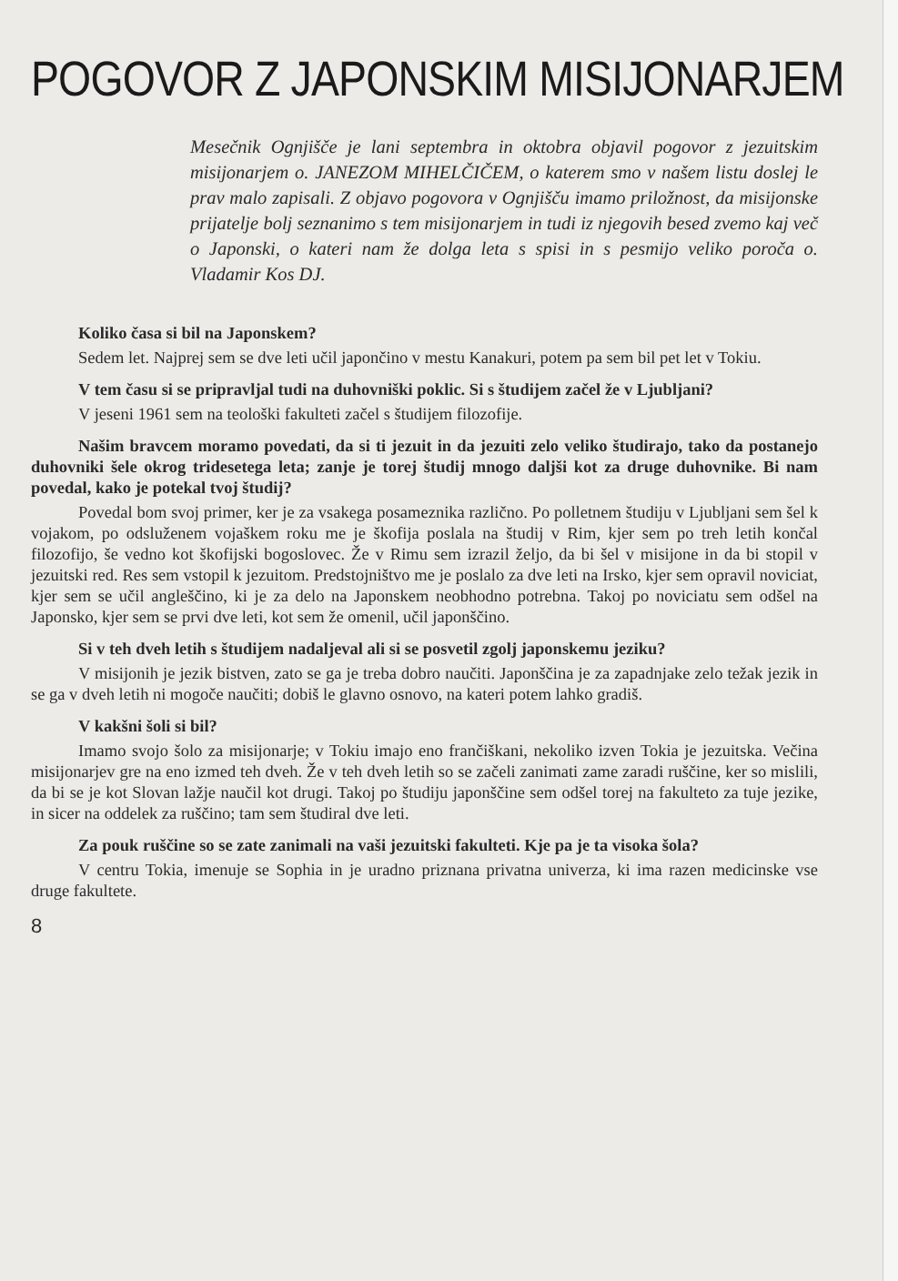POGOVOR Z JAPONSKIM MISIJONARJEM
Mesečnik Ognjišče je lani septembra in oktobra objavil pogovor z jezuitskim misijonarjem o. JANEZOM MIHELČIČEM, o katerem smo v našem listu doslej le prav malo zapisali. Z objavo pogovora v Ognjišču imamo priložnost, da misijonske prijatelje bolj seznanimo s tem misijonarjem in tudi iz njegovih besed zvemo kaj več o Japonski, o kateri nam že dolga leta s spisi in s pesmijo veliko poroča o. Vladamir Kos DJ.
Koliko časa si bil na Japonskem?
Sedem let. Najprej sem se dve leti učil japončino v mestu Kanakuri, potem pa sem bil pet let v Tokiu.
V tem času si se pripravljal tudi na duhovniški poklic. Si s študijem začel že v Ljubljani?
V jeseni 1961 sem na teološki fakulteti začel s študijem filozofije.
Našim bravcem moramo povedati, da si ti jezuit in da jezuiti zelo veliko študirajo, tako da postanejo duhovniki šele okrog tridesetega leta; zanje je torej študij mnogo daljši kot za druge duhovnike. Bi nam povedal, kako je potekal tvoj študij?
Povedal bom svoj primer, ker je za vsakega posameznika različno. Po polletnem študiju v Ljubljani sem šel k vojakom, po odsluženem vojaškem roku me je škofija poslala na študij v Rim, kjer sem po treh letih končal filozofijo, še vedno kot škofijski bogoslovec. Že v Rimu sem izrazil željo, da bi šel v misijone in da bi stopil v jezuitski red. Res sem vstopil k jezuitom. Predstojništvo me je poslalo za dve leti na Irsko, kjer sem opravil noviciat, kjer sem se učil angleščino, ki je za delo na Japonskem neobhodno potrebna. Takoj po noviciatu sem odšel na Japonsko, kjer sem se prvi dve leti, kot sem že omenil, učil japonščino.
Si v teh dveh letih s študijem nadaljeval ali si se posvetil zgolj japonskemu jeziku?
V misijonih je jezik bistven, zato se ga je treba dobro naučiti. Japonščina je za zapadnjake zelo težak jezik in se ga v dveh letih ni mogoče naučiti; dobiš le glavno osnovo, na kateri potem lahko gradiš.
V kakšni šoli si bil?
Imamo svojo šolo za misijonarje; v Tokiu imajo eno frančiškani, nekoliko izven Tokia je jezuitska. Večina misijonarjev gre na eno izmed teh dveh. Že v teh dveh letih so se začeli zanimati zame zaradi ruščine, ker so mislili, da bi se je kot Slovan lažje naučil kot drugi. Takoj po študiju japonščine sem odšel torej na fakulteto za tuje jezike, in sicer na oddelek za ruščino; tam sem študiral dve leti.
Za pouk ruščine so se zate zanimali na vaši jezuitski fakulteti. Kje pa je ta visoka šola?
V centru Tokia, imenuje se Sophia in je uradno priznana privatna univerza, ki ima razen medicinske vse druge fakultete.
8